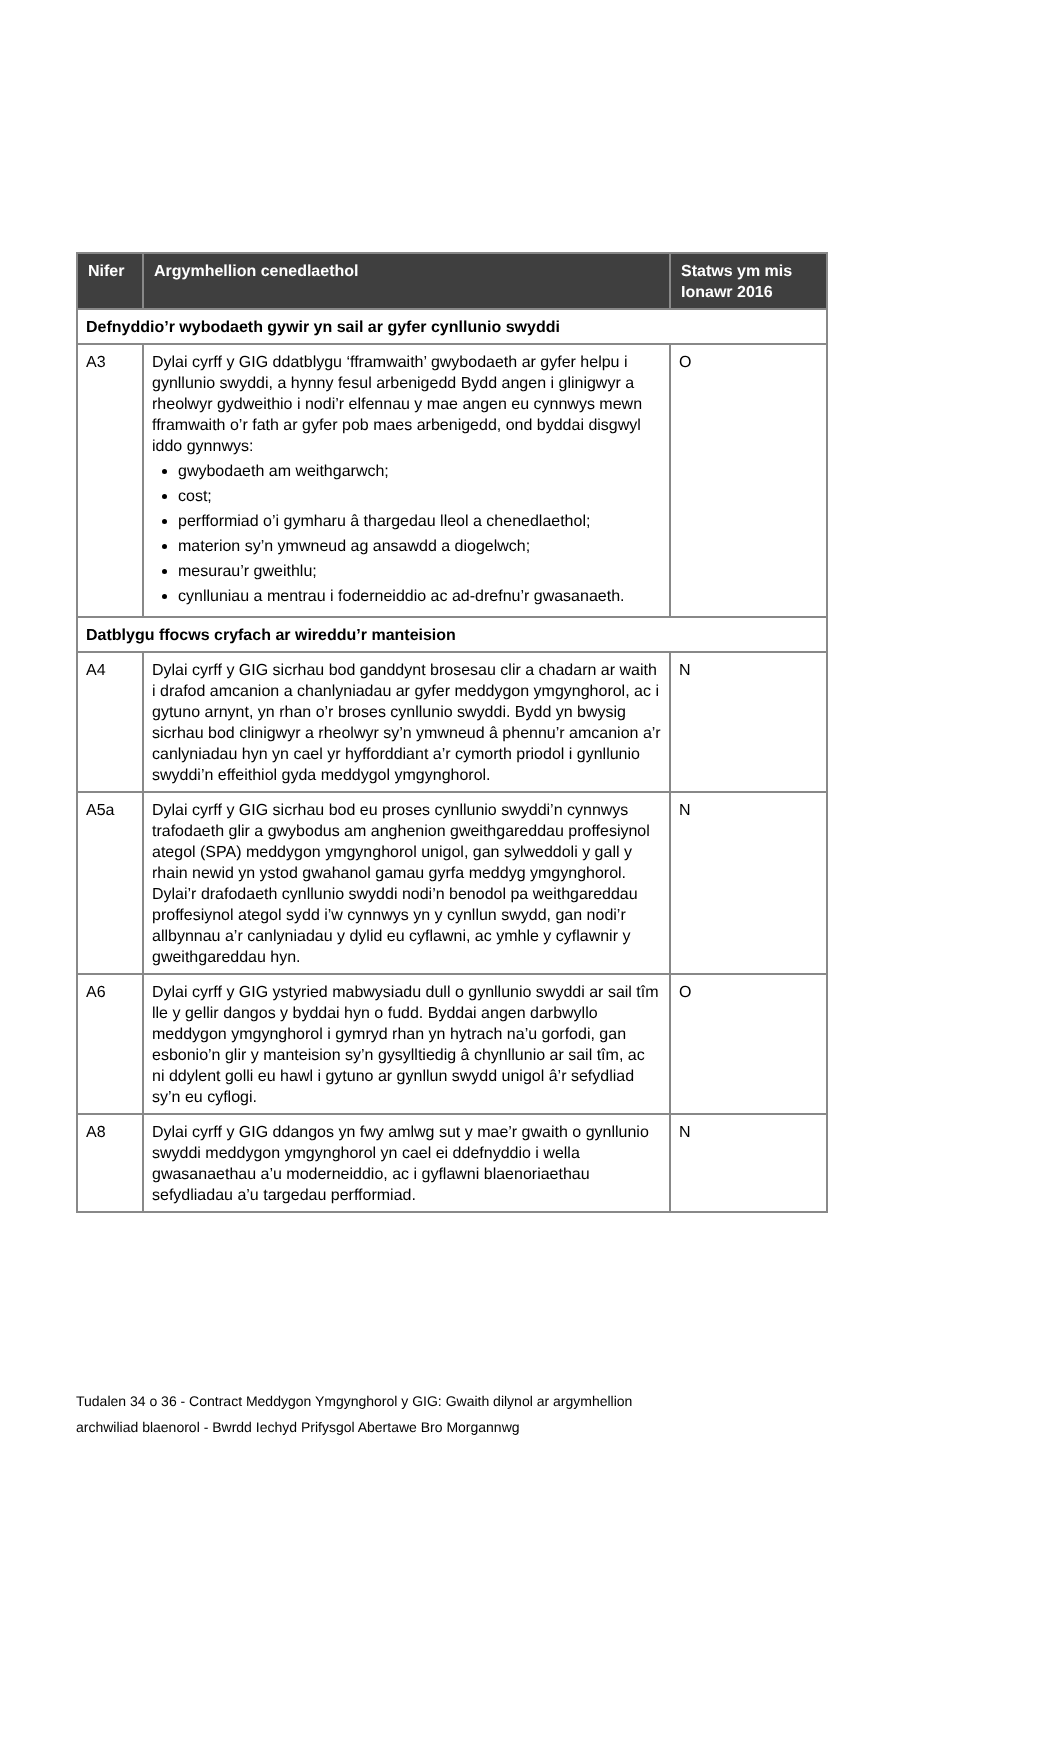| Nifer | Argymhellion cenedlaethol | Statws ym mis Ionawr 2016 |
| --- | --- | --- |
| Defnyddio’r wybodaeth gywir yn sail ar gyfer cynllunio swyddi | | |
| A3 | Dylai cyrff y GIG ddatblygu ‘fframwaith’ gwybodaeth ar gyfer helpu i gynllunio swyddi, a hynny fesul arbenigedd Bydd angen i glinigwyr a rheolwyr gydweithio i nodi’r elfennau y mae angen eu cynnwys mewn fframwaith o’r fath ar gyfer pob maes arbenigedd, ond byddai disgwyl iddo gynnwys: gwybodaeth am weithgarwch; cost; perfformiad o’i gymharu â thargedau lleol a chenedlaethol; materion sy’n ymwneud ag ansawdd a diogelwch; mesurau’r gweithlu; cynlluniau a mentrau i foderneiddio ac ad-drefnu’r gwasanaeth. | O |
| Datblygu ffocws cryfach ar wireddu’r manteision | | |
| A4 | Dylai cyrff y GIG sicrhau bod ganddynt brosesau clir a chadarn ar waith i drafod amcanion a chanlyniadau ar gyfer meddygon ymgynghorol, ac i gytuno arnynt, yn rhan o’r broses cynllunio swyddi. Bydd yn bwysig sicrhau bod clinigwyr a rheolwyr sy’n ymwneud â phennu’r amcanion a’r canlyniadau hyn yn cael yr hyfforddiant a’r cymorth priodol i gynllunio swyddi’n effeithiol gyda meddygol ymgynghorol. | N |
| A5a | Dylai cyrff y GIG sicrhau bod eu proses cynllunio swyddi’n cynnwys trafodaeth glir a gwybodus am anghenion gweithgareddau proffesiynol ategol (SPA) meddygon ymgynghorol unigol, gan sylweddoli y gall y rhain newid yn ystod gwahanol gamau gyrfa meddyg ymgynghorol. Dylai’r drafodaeth cynllunio swyddi nodi’n benodol pa weithgareddau proffesiynol ategol sydd i’w cynnwys yn y cynllun swydd, gan nodi’r allbynnau a’r canlyniadau y dylid eu cyflawni, ac ymhle y cyflawnir y gweithgareddau hyn. | N |
| A6 | Dylai cyrff y GIG ystyried mabwysiadu dull o gynllunio swyddi ar sail tîm lle y gellir dangos y byddai hyn o fudd. Byddai angen darbwyllo meddygon ymgynghorol i gymryd rhan yn hytrach na’u gorfodi, gan esbonio’n glir y manteision sy’n gysylltiedig â chynllunio ar sail tîm, ac ni ddylent golli eu hawl i gytuno ar gynllun swydd unigol â’r sefydliad sy’n eu cyflogi. | O |
| A8 | Dylai cyrff y GIG ddangos yn fwy amlwg sut y mae’r gwaith o gynllunio swyddi meddygon ymgynghorol yn cael ei ddefnyddio i wella gwasanaethau a’u moderneiddio, ac i gyflawni blaenoriaethau sefydliadau a’u targedau perfformiad. | N |
Tudalen 34 o 36 - Contract Meddygon Ymgynghorol y GIG: Gwaith dilynol ar argymhellion
archwiliad blaenorol - Bwrdd Iechyd Prifysgol Abertawe Bro Morgannwg